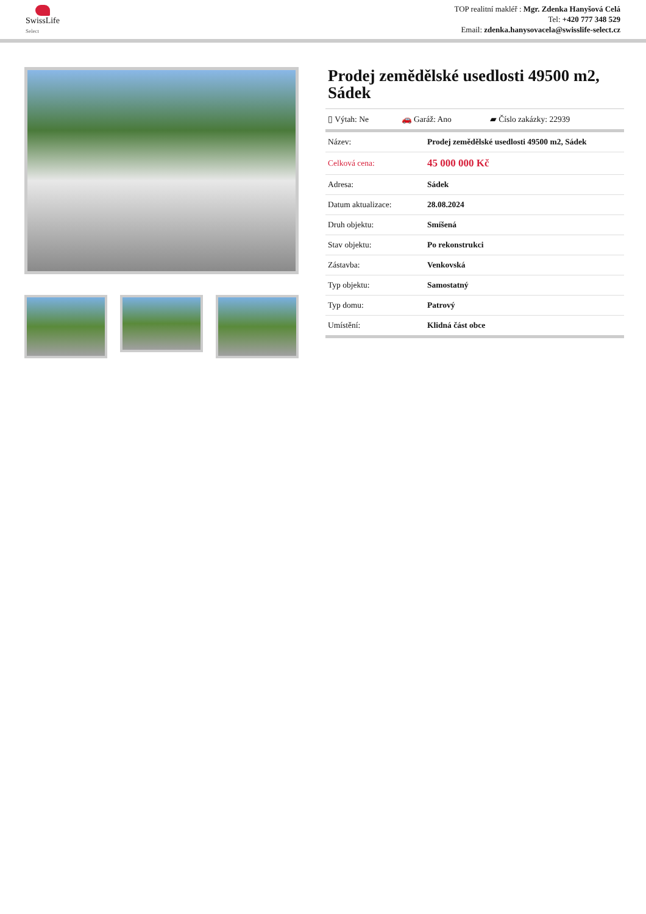SwissLife
Select
TOP realitní makléř : Mgr. Zdenka Hanyšová Celá
Tel: +420 777 348 529
Email: zdenka.hanysovacela@swisslife-select.cz
Prodej zemědělské usedlosti 49500 m2, Sádek
| ▯ Výtah: Ne | 🚗 Garáž: Ano | ▰ Číslo zakázky: 22939 |
| Název: | Prodej zemědělské usedlosti 49500 m2, Sádek |
| Celková cena: | 45 000 000 Kč |
| Adresa: | Sádek |
| Datum aktualizace: | 28.08.2024 |
| Druh objektu: | Smíšená |
| Stav objektu: | Po rekonstrukci |
| Zástavba: | Venkovská |
| Typ objektu: | Samostatný |
| Typ domu: | Patrový |
| Umístění: | Klidná část obce |